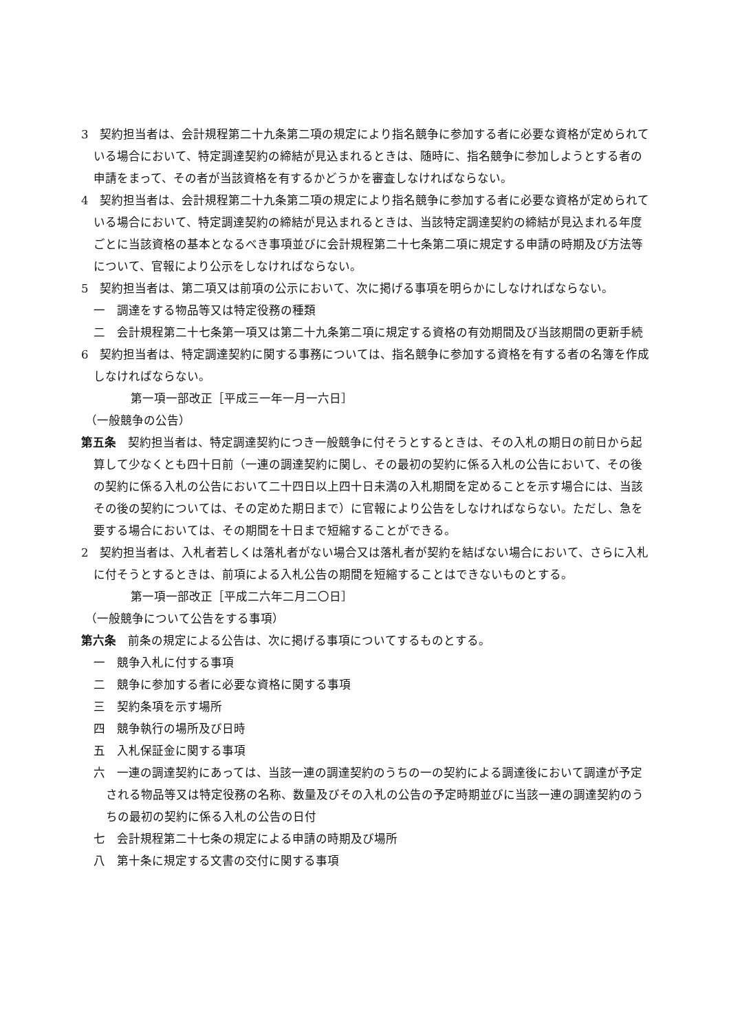3　契約担当者は、会計規程第二十九条第二項の規定により指名競争に参加する者に必要な資格が定められている場合において、特定調達契約の締結が見込まれるときは、随時に、指名競争に参加しようとする者の申請をまって、その者が当該資格を有するかどうかを審査しなければならない。
4　契約担当者は、会計規程第二十九条第二項の規定により指名競争に参加する者に必要な資格が定められている場合において、特定調達契約の締結が見込まれるときは、当該特定調達契約の締結が見込まれる年度ごとに当該資格の基本となるべき事項並びに会計規程第二十七条第二項に規定する申請の時期及び方法等について、官報により公示をしなければならない。
5　契約担当者は、第二項又は前項の公示において、次に掲げる事項を明らかにしなければならない。
一　調達をする物品等又は特定役務の種類
二　会計規程第二十七条第一項又は第二十九条第二項に規定する資格の有効期間及び当該期間の更新手続
6　契約担当者は、特定調達契約に関する事務については、指名競争に参加する資格を有する者の名簿を作成しなければならない。
第一項一部改正［平成三一年一月一六日］
（一般競争の公告）
第五条　契約担当者は、特定調達契約につき一般競争に付そうとするときは、その入札の期日の前日から起算して少なくとも四十日前（一連の調達契約に関し、その最初の契約に係る入札の公告において、その後の契約に係る入札の公告において二十四日以上四十日未満の入札期間を定めることを示す場合には、当該その後の契約については、その定めた期日まで）に官報により公告をしなければならない。ただし、急を要する場合においては、その期間を十日まで短縮することができる。
2　契約担当者は、入札者若しくは落札者がない場合又は落札者が契約を結ばない場合において、さらに入札に付そうとするときは、前項による入札公告の期間を短縮することはできないものとする。
第一項一部改正［平成二六年二月二〇日］
（一般競争について公告をする事項）
第六条　前条の規定による公告は、次に掲げる事項についてするものとする。
一　競争入札に付する事項
二　競争に参加する者に必要な資格に関する事項
三　契約条項を示す場所
四　競争執行の場所及び日時
五　入札保証金に関する事項
六　一連の調達契約にあっては、当該一連の調達契約のうちの一の契約による調達後において調達が予定される物品等又は特定役務の名称、数量及びその入札の公告の予定時期並びに当該一連の調達契約のうちの最初の契約に係る入札の公告の日付
七　会計規程第二十七条の規定による申請の時期及び場所
八　第十条に規定する文書の交付に関する事項